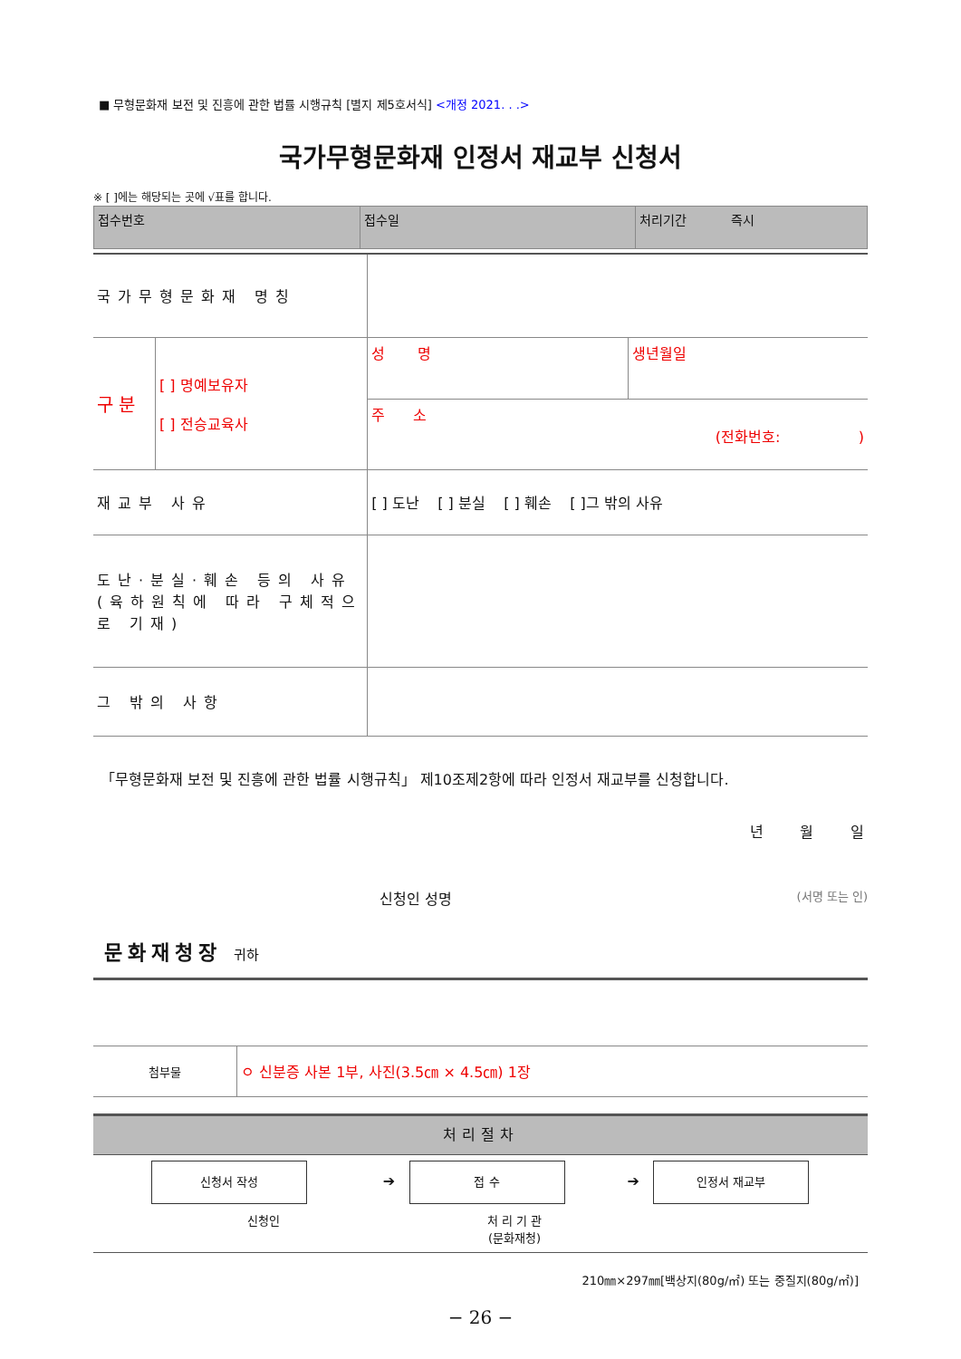■ 무형문화재 보전 및 진흥에 관한 법률 시행규칙 [별지 제5호서식] <개정 2021. . .>
국가무형문화재 인정서 재교부 신청서
※ [ ]에는 해당되는 곳에 √표를 합니다.
| 접수번호 | 접수일 | 처리기간 즉시 |
| 국가무형문화재 명칭 | | | |
| 구 분 | [ ] 명예보유자 [ ] 전승교육사 | 성 명 | 생년월일 |
| | | 주 소 (전화번호: ) | |
| 재교부 사유 | | [ ] 도난 [ ] 분실 [ ] 훼손 [ ]그 밖의 사유 | |
| 도난·분실·훼손 등의 사유 (육하원칙에 따라 구체적으로 기재) | | | |
| 그 밖의 사항 | | | |
「무형문화재 보전 및 진흥에 관한 법률 시행규칙」 제10조제2항에 따라 인정서 재교부를 신청합니다.
년 월 일
신청인 성명 (서명 또는 인)
문화재청장 귀하
| 첨부물 | ㅇ 신분증 사본 1부, 사진(3.5㎝ × 4.5㎝) 1장 |
처리절차
| 신청서 작성 | ➔ | 접 수 | ➔ | 인정서 재교부 |
| 신청인 | | 처 리 기 관 (문화재청) | | |
210㎜×297㎜[백상지(80g/㎡) 또는 중질지(80g/㎡)]
− 26 −